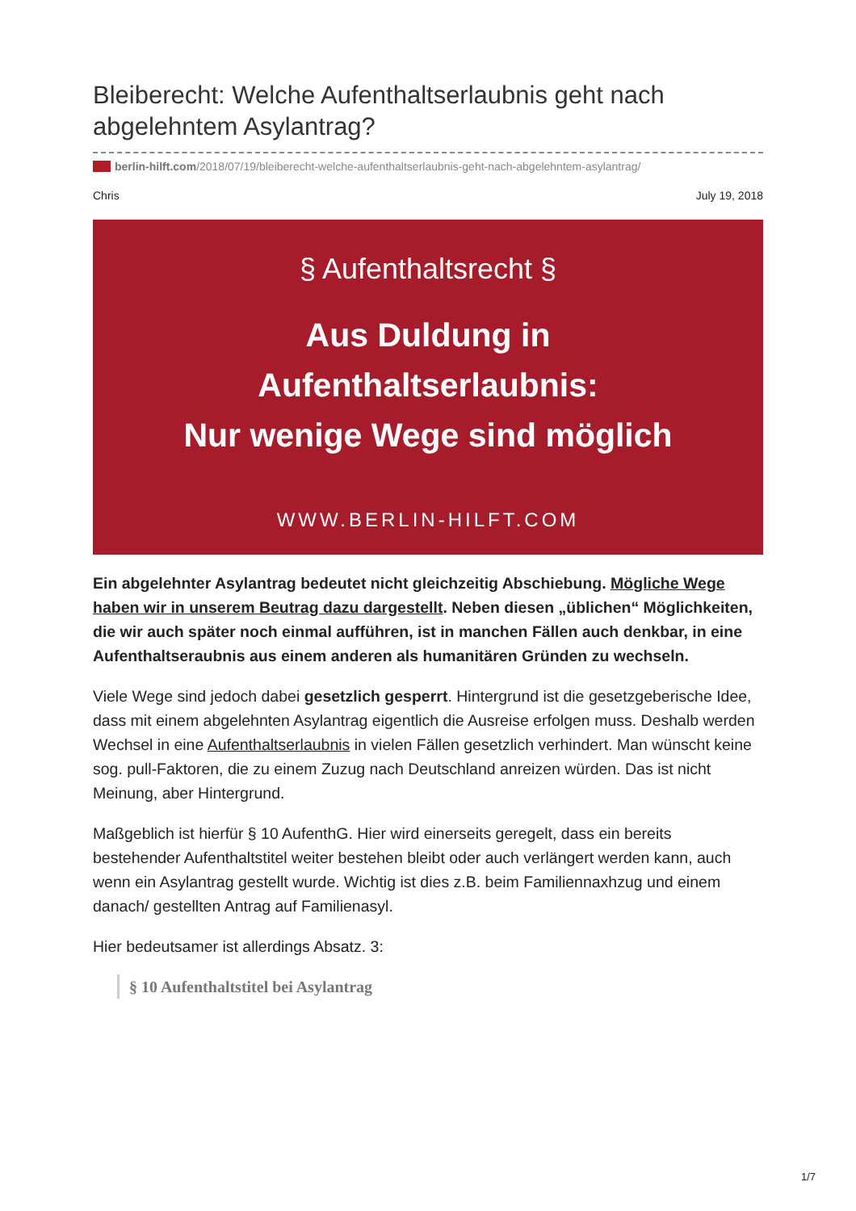Bleiberecht: Welche Aufenthaltserlaubnis geht nach abgelehntem Asylantrag?
berlin-hilft.com/2018/07/19/bleiberecht-welche-aufenthaltserlaubnis-geht-nach-abgelehntem-asylantrag/
Chris July 19, 2018
§ Aufenthaltsrecht §
Aus Duldung in
Aufenthaltserlaubnis:
Nur wenige Wege sind möglich
WWW.BERLIN-HILFT.COM
Ein abgelehnter Asylantrag bedeutet nicht gleichzeitig Abschiebung. Mögliche Wege haben wir in unserem Beutrag dazu dargestellt. Neben diesen „üblichen“ Möglichkeiten, die wir auch später noch einmal aufführen, ist in manchen Fällen auch denkbar, in eine Aufenthaltseraubnis aus einem anderen als humanitären Gründen zu wechseln.
Viele Wege sind jedoch dabei gesetzlich gesperrt. Hintergrund ist die gesetzgeberische Idee, dass mit einem abgelehnten Asylantrag eigentlich die Ausreise erfolgen muss. Deshalb werden Wechsel in eine Aufenthaltserlaubnis in vielen Fällen gesetzlich verhindert. Man wünscht keine sog. pull-Faktoren, die zu einem Zuzug nach Deutschland anreizen würden. Das ist nicht Meinung, aber Hintergrund.
Maßgeblich ist hierfür § 10 AufenthG. Hier wird einerseits geregelt, dass ein bereits bestehender Aufenthaltstitel weiter bestehen bleibt oder auch verlängert werden kann, auch wenn ein Asylantrag gestellt wurde. Wichtig ist dies z.B. beim Familiennaxhzug und einem danach/ gestellten Antrag auf Familienasyl.
Hier bedeutsamer ist allerdings Absatz. 3:
§ 10 Aufenthaltstitel bei Asylantrag
1/7